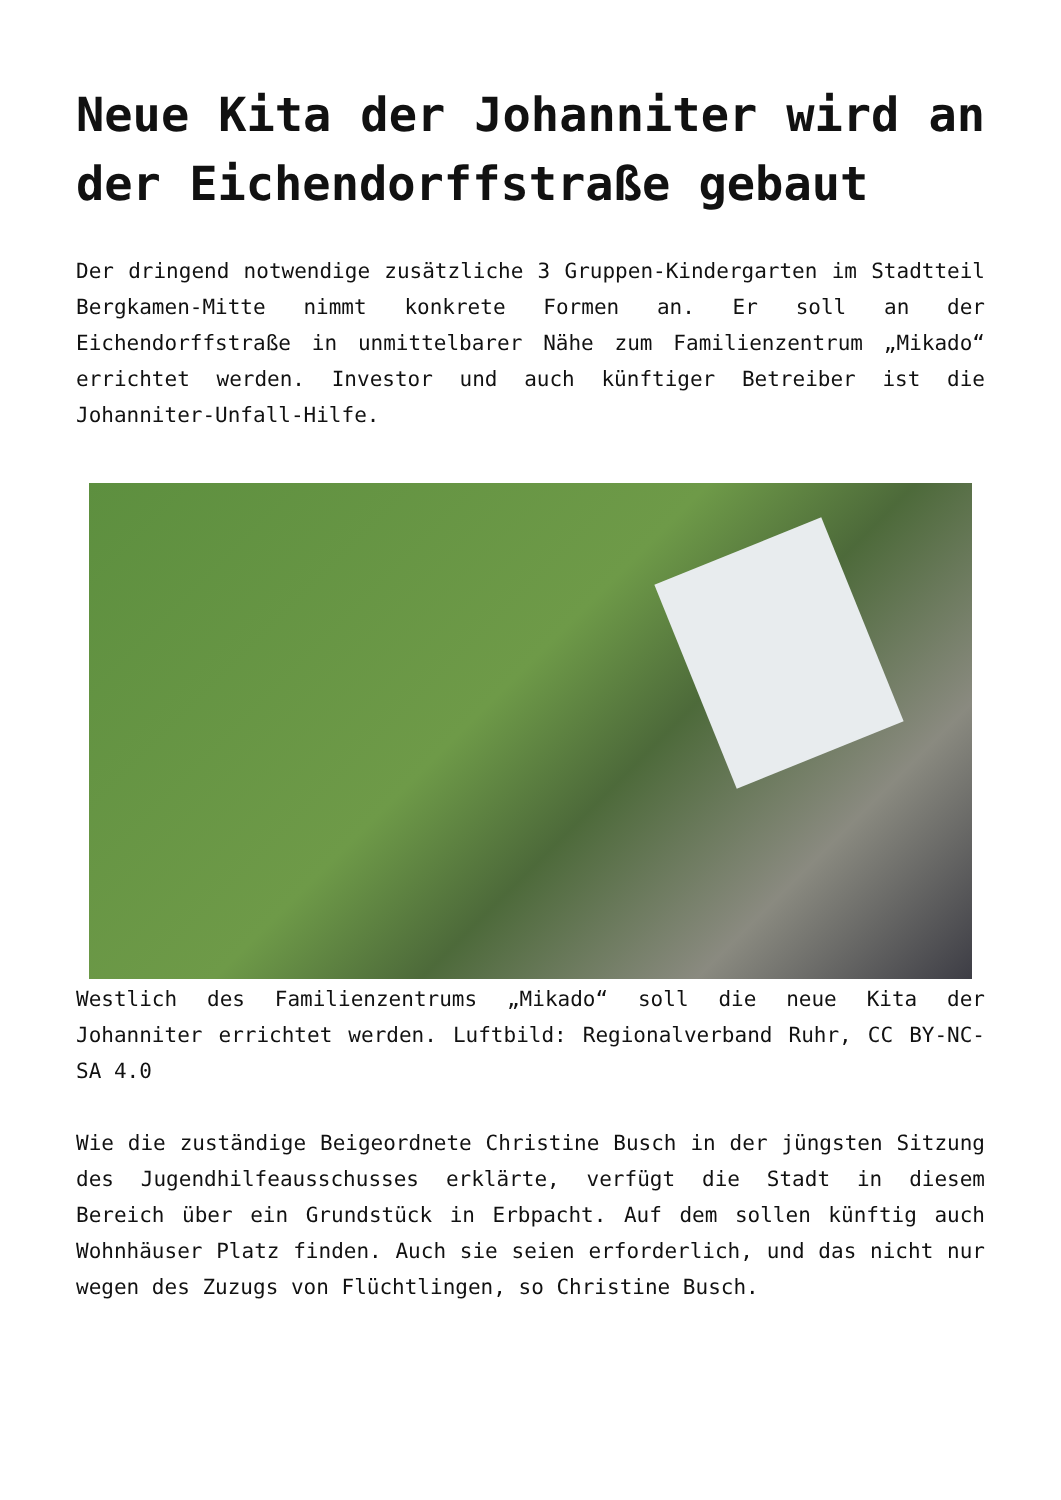Neue Kita der Johanniter wird an der Eichendorffstraße gebaut
Der dringend notwendige zusätzliche 3 Gruppen-Kindergarten im Stadtteil Bergkamen-Mitte nimmt konkrete Formen an. Er soll an der Eichendorffstraße in unmittelbarer Nähe zum Familienzentrum „Mikado“ errichtet werden. Investor und auch künftiger Betreiber ist die Johanniter-Unfall-Hilfe.
Westlich des Familienzentrums „Mikado“ soll die neue Kita der Johanniter errichtet werden. Luftbild: Regionalverband Ruhr, CC BY-NC-SA 4.0
Wie die zuständige Beigeordnete Christine Busch in der jüngsten Sitzung des Jugendhilfeausschusses erklärte, verfügt die Stadt in diesem Bereich über ein Grundstück in Erbpacht. Auf dem sollen künftig auch Wohnhäuser Platz finden. Auch sie seien erforderlich, und das nicht nur wegen des Zuzugs von Flüchtlingen, so Christine Busch.